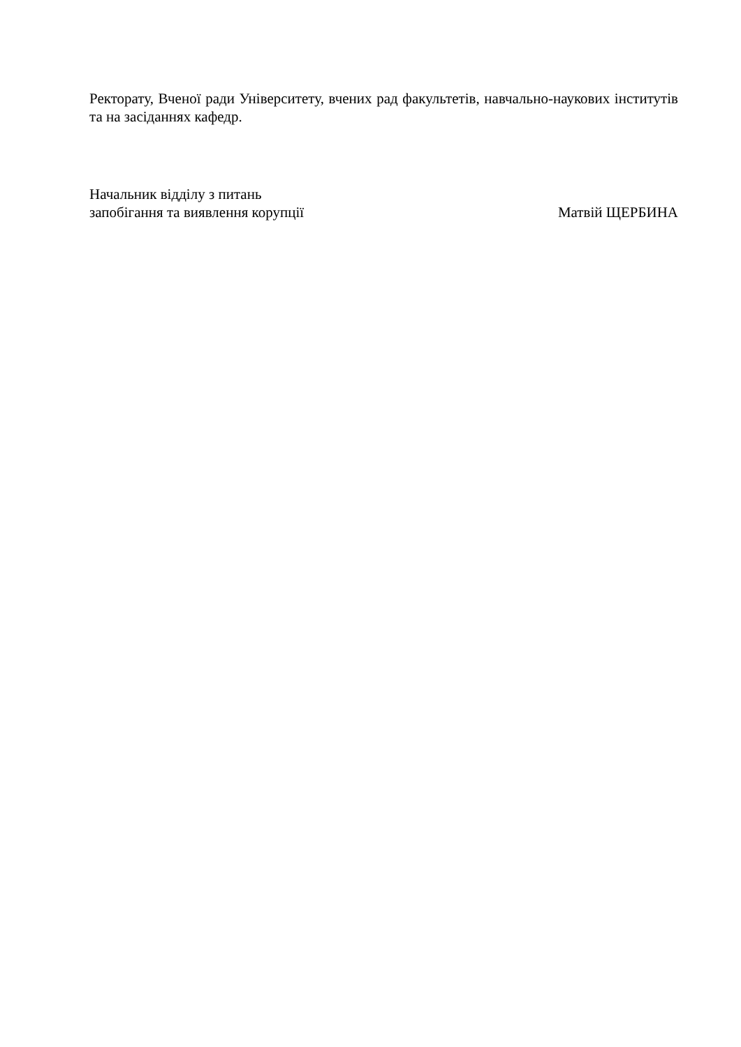Ректорату, Вченої ради Університету, вчених рад факультетів, навчально-наукових інститутів та на засіданнях кафедр.
Начальник відділу з питань
запобігання та виявлення корупції
Матвій ЩЕРБИНА